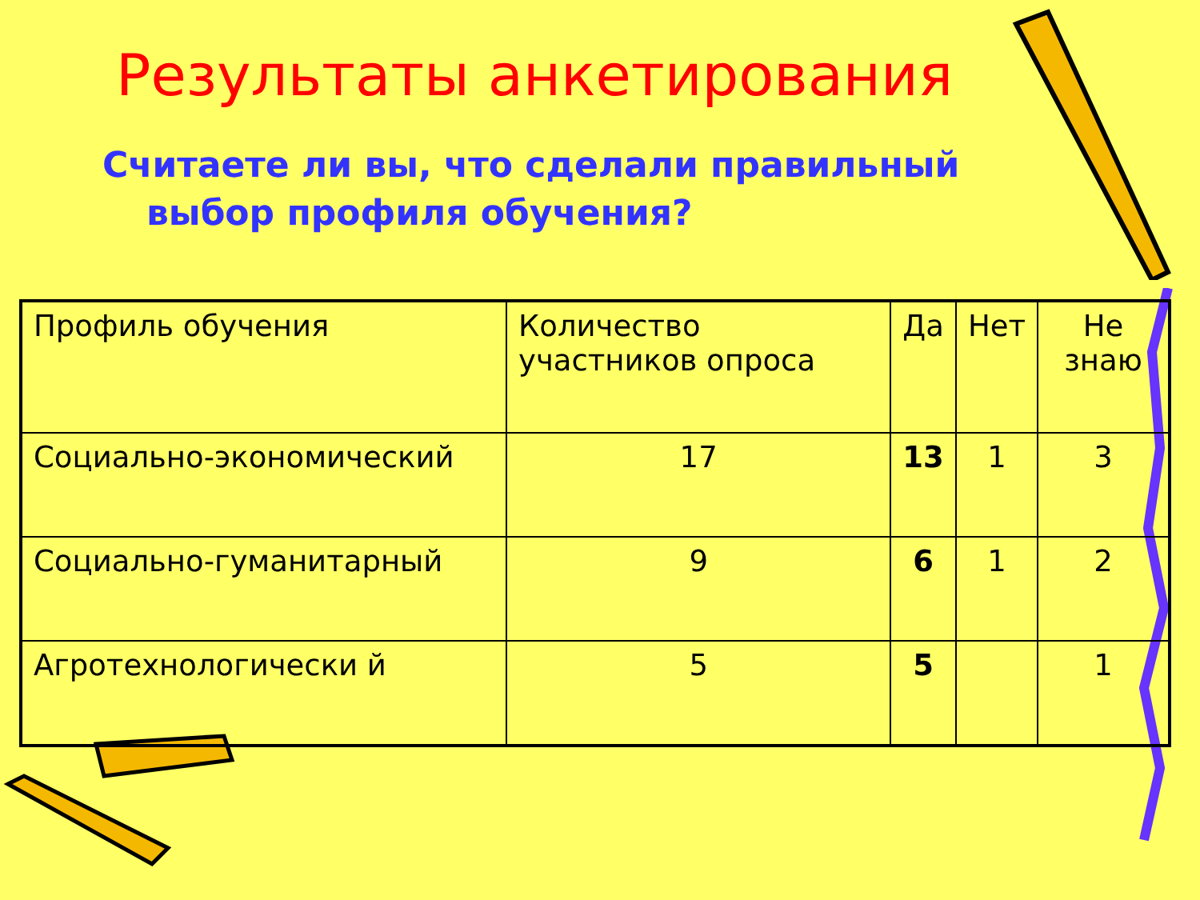Результаты анкетирования
Считаете ли вы, что сделали правильный
выбор профиля обучения?
| Профиль обучения | Количество участников опроса | Да | Нет | Не знаю |
| --- | --- | --- | --- | --- |
| Социально-экономический | 17 | 13 | 1 | 3 |
| Социально-гуманитарный | 9 | 6 | 1 | 2 |
| Агротехнологически й | 5 | 5 | | 1 |